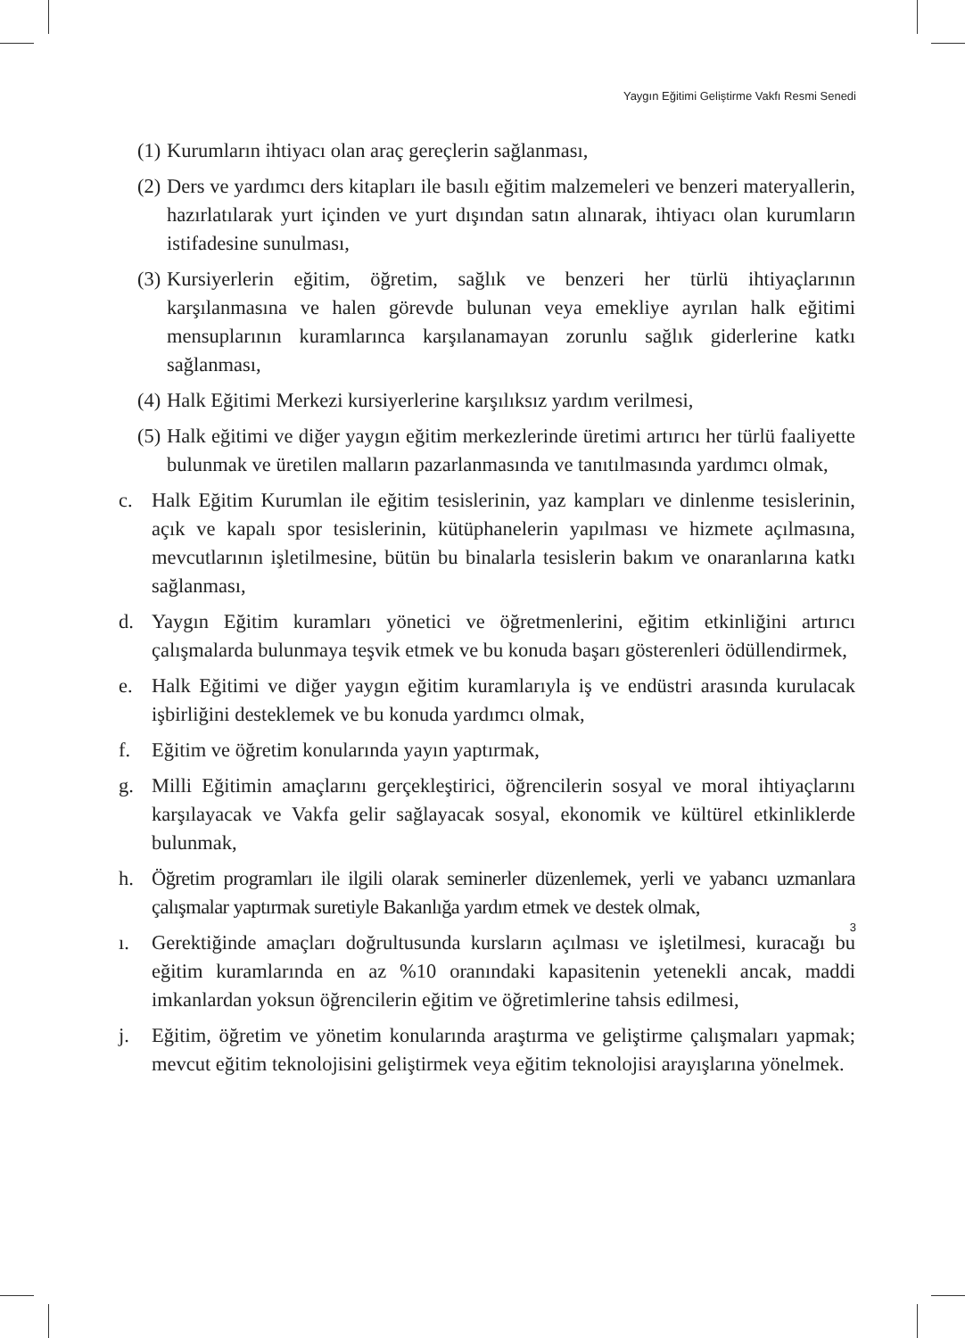Yaygın Eğitimi Geliştirme Vakfı Resmi Senedi
(1) Kurumların ihtiyacı olan araç gereçlerin sağlanması,
(2) Ders ve yardımcı ders kitapları ile basılı eğitim malzemeleri ve benzeri materyallerin, hazırlatılarak yurt içinden ve yurt dışından satın alınarak, ihtiyacı olan kurumların istifadesine sunulması,
(3) Kursiyerlerin eğitim, öğretim, sağlık ve benzeri her türlü ihtiyaçlarının karşılanmasına ve halen görevde bulunan veya emekliye ayrılan halk eğitimi mensuplarının kuramlarınca karşılanamayan zorunlu sağlık giderlerine katkı sağlanması,
(4) Halk Eğitimi Merkezi kursiyerlerine karşılıksız yardım verilmesi,
(5) Halk eğitimi ve diğer yaygın eğitim merkezlerinde üretimi artırıcı her türlü faaliyette bulunmak ve üretilen malların pazarlanmasında ve tanıtılmasında yardımcı olmak,
c. Halk Eğitim Kurumlan ile eğitim tesislerinin, yaz kampları ve dinlenme tesislerinin, açık ve kapalı spor tesislerinin, kütüphanelerin yapılması ve hizmete açılmasına, mevcutlarının işletilmesine, bütün bu binalarla tesislerin bakım ve onaranlarına katkı sağlanması,
d. Yaygın Eğitim kuramları yönetici ve öğretmenlerini, eğitim etkinliğini artırıcı çalışmalarda bulunmaya teşvik etmek ve bu konuda başarı gösterenleri ödüllendirmek,
e. Halk Eğitimi ve diğer yaygın eğitim kuramlarıyla iş ve endüstri arasında kurulacak işbirliğini desteklemek ve bu konuda yardımcı olmak,
f. Eğitim ve öğretim konularında yayın yaptırmak,
g. Milli Eğitimin amaçlarını gerçekleştirici, öğrencilerin sosyal ve moral ihtiyaçlarını karşılayacak ve Vakfa gelir sağlayacak sosyal, ekonomik ve kültürel etkinliklerde bulunmak,
h. Öğretim programları ile ilgili olarak seminerler düzenlemek, yerli ve yabancı uzmanlara çalışmalar yaptırmak suretiyle Bakanlığa yardım etmek ve destek olmak,
ı. Gerektiğinde amaçları doğrultusunda kursların açılması ve işletilmesi, kuracağı bu eğitim kuramlarında en az %10 oranındaki kapasitenin yetenekli ancak, maddi imkanlardan yoksun öğrencilerin eğitim ve öğretimlerine tahsis edilmesi,
j. Eğitim, öğretim ve yönetim konularında araştırma ve geliştirme çalışmaları yapmak; mevcut eğitim teknolojisini geliştirmek veya eğitim teknolojisi arayışlarına yönelmek.
3